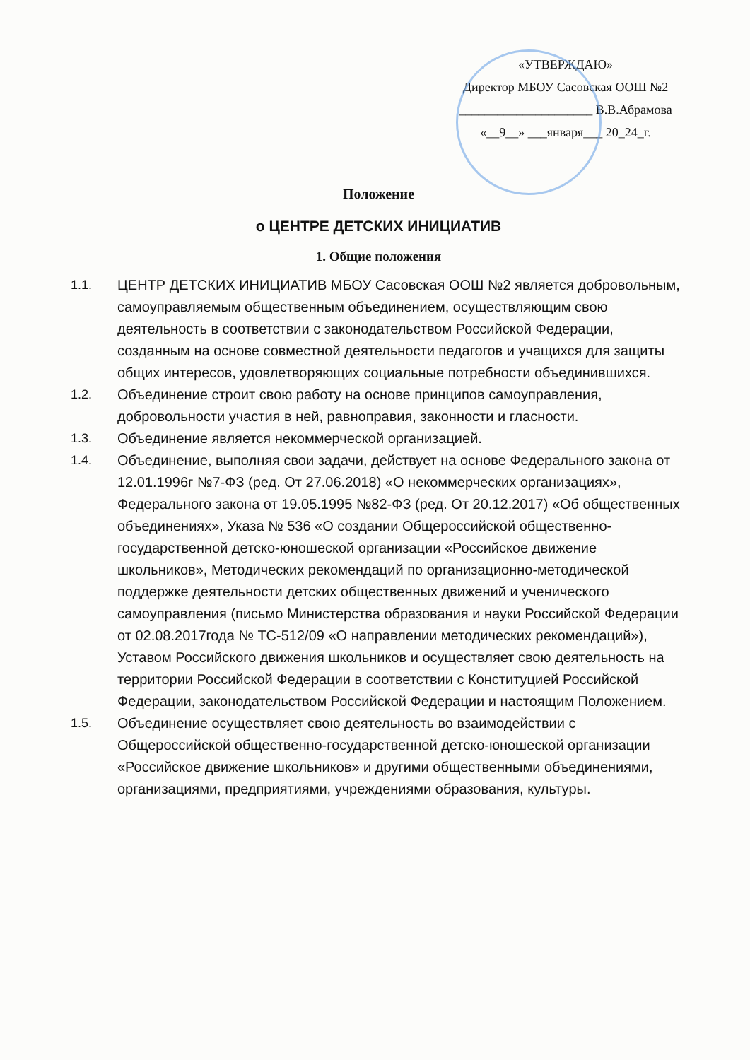«УТВЕРЖДАЮ»
Директор МБОУ Сасовская ООШ №2
_____________________ В.В.Абрамова
«__9__» ___января___ 20_24_г.
Положение
о ЦЕНТРЕ ДЕТСКИХ ИНИЦИАТИВ
1. Общие положения
1.1. ЦЕНТР ДЕТСКИХ ИНИЦИАТИВ МБОУ Сасовская ООШ №2 является добровольным, самоуправляемым общественным объединением, осуществляющим свою деятельность в соответствии с законодательством Российской Федерации, созданным на основе совместной деятельности педагогов и учащихся для защиты общих интересов, удовлетворяющих социальные потребности объединившихся.
1.2. Объединение строит свою работу на основе принципов самоуправления, добровольности участия в ней, равноправия, законности и гласности.
1.3. Объединение является некоммерческой организацией.
1.4. Объединение, выполняя свои задачи, действует на основе Федерального закона от 12.01.1996г №7-ФЗ (ред. От 27.06.2018) «О некоммерческих организациях», Федерального закона от 19.05.1995 №82-ФЗ (ред. От 20.12.2017) «Об общественных объединениях», Указа № 536 «О создании Общероссийской общественно-государственной детско-юношеской организации «Российское движение школьников», Методических рекомендаций по организационно-методической поддержке деятельности детских общественных движений и ученического самоуправления (письмо Министерства образования и науки Российской Федерации от 02.08.2017года № ТС-512/09 «О направлении методических рекомендаций»), Уставом Российского движения школьников и осуществляет свою деятельность на территории Российской Федерации в соответствии с Конституцией Российской Федерации, законодательством Российской Федерации и настоящим Положением.
1.5. Объединение осуществляет свою деятельность во взаимодействии с Общероссийской общественно-государственной детско-юношеской организации «Российское движение школьников» и другими общественными объединениями, организациями, предприятиями, учреждениями образования, культуры.